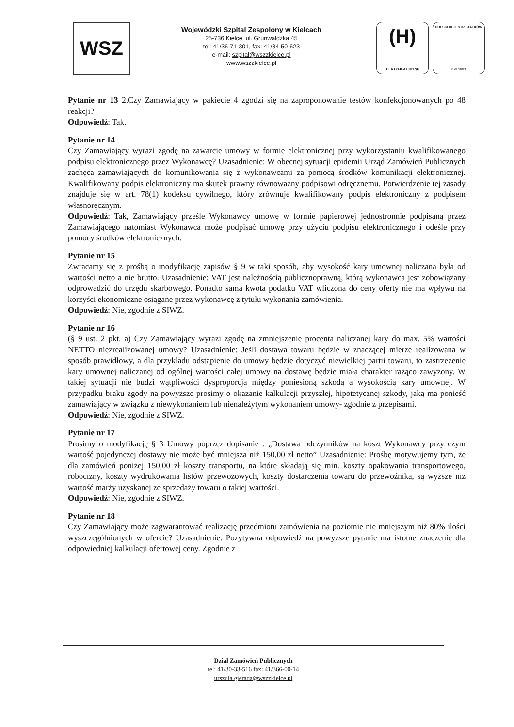WSZ
Wojewódzki Szpital Zespolony w Kielcach
25-736 Kielce, ul. Grunwaldzka 45
tel: 41/36-71-301, fax: 41/34-50-623
e-mail: szpital@wszzkielce.pl
www.wszzkielce.pl
(H)
CERTYFIKAT 2017/8
POLSKI REJESTR STATKÓW
ISO 9001
Pytanie nr 13 2.Czy Zamawiający w pakiecie 4 zgodzi się na zaproponowanie testów konfekcjonowanych po 48 reakcji?
Odpowiedź: Tak.
Pytanie nr 14
Czy Zamawiający wyrazi zgodę na zawarcie umowy w formie elektronicznej przy wykorzystaniu kwalifikowanego podpisu elektronicznego przez Wykonawcę? Uzasadnienie: W obecnej sytuacji epidemii Urząd Zamówień Publicznych zachęca zamawiających do komunikowania się z wykonawcami za pomocą środków komunikacji elektronicznej. Kwalifikowany podpis elektroniczny ma skutek prawny równoważny podpisowi odręcznemu. Potwierdzenie tej zasady znajduje się w art. 78(1) kodeksu cywilnego, który zrównuje kwalifikowany podpis elektroniczny z podpisem własnoręcznym.
Odpowiedź: Tak, Zamawiający prześle Wykonawcy umowę w formie papierowej jednostronnie podpisaną przez Zamawiającego natomiast Wykonawca może podpisać umowę przy użyciu podpisu elektronicznego i odeśle przy pomocy środków elektronicznych.
Pytanie nr 15
Zwracamy się z prośbą o modyfikację zapisów § 9 w taki sposób, aby wysokość kary umownej naliczana była od wartości netto a nie brutto. Uzasadnienie: VAT jest należnością publicznoprawną, którą wykonawca jest zobowiązany odprowadzić do urzędu skarbowego. Ponadto sama kwota podatku VAT wliczona do ceny oferty nie ma wpływu na korzyści ekonomiczne osiągane przez wykonawcę z tytułu wykonania zamówienia.
Odpowiedź: Nie, zgodnie z SIWZ.
Pytanie nr 16
(§ 9 ust. 2 pkt. a) Czy Zamawiający wyrazi zgodę na zmniejszenie procenta naliczanej kary do max. 5% wartości NETTO niezrealizowanej umowy? Uzasadnienie: Jeśli dostawa towaru będzie w znaczącej mierze realizowana w sposób prawidłowy, a dla przykładu odstąpienie do umowy będzie dotyczyć niewielkiej partii towaru, to zastrzeżenie kary umownej naliczanej od ogólnej wartości całej umowy na dostawę będzie miała charakter rażąco zawyżony. W takiej sytuacji nie budzi wątpliwości dysproporcja między poniesioną szkodą a wysokością kary umownej. W przypadku braku zgody na powyższe prosimy o okazanie kalkulacji przyszłej, hipotetycznej szkody, jaką ma ponieść zamawiający w związku z niewykonaniem lub nienależytym wykonaniem umowy- zgodnie z przepisami.
Odpowiedź: Nie, zgodnie z SIWZ.
Pytanie nr 17
Prosimy o modyfikację § 3 Umowy poprzez dopisanie : „Dostawa odczynników na koszt Wykonawcy przy czym wartość pojedynczej dostawy nie może być mniejsza niż 150,00 zł netto” Uzasadnienie: Prośbę motywujemy tym, że dla zamówień poniżej 150,00 zł koszty transportu, na które składają się min. koszty opakowania transportowego, robocizny, koszty wydrukowania listów przewozowych, koszty dostarczenia towaru do przewoźnika, są wyższe niż wartość marży uzyskanej ze sprzedaży towaru o takiej wartości.
Odpowiedź: Nie, zgodnie z SIWZ.
Pytanie nr 18
Czy Zamawiający może zagwarantować realizację przedmiotu zamówienia na poziomie nie mniejszym niż 80% ilości wyszczególnionych w ofercie? Uzasadnienie: Pozytywna odpowiedź na powyższe pytanie ma istotne znaczenie dla odpowiedniej kalkulacji ofertowej ceny. Zgodnie z
Dział Zamówień Publicznych
tel: 41/30-33-516 fax: 41/366-00-14
urszula.gierada@wszzkielce.pl